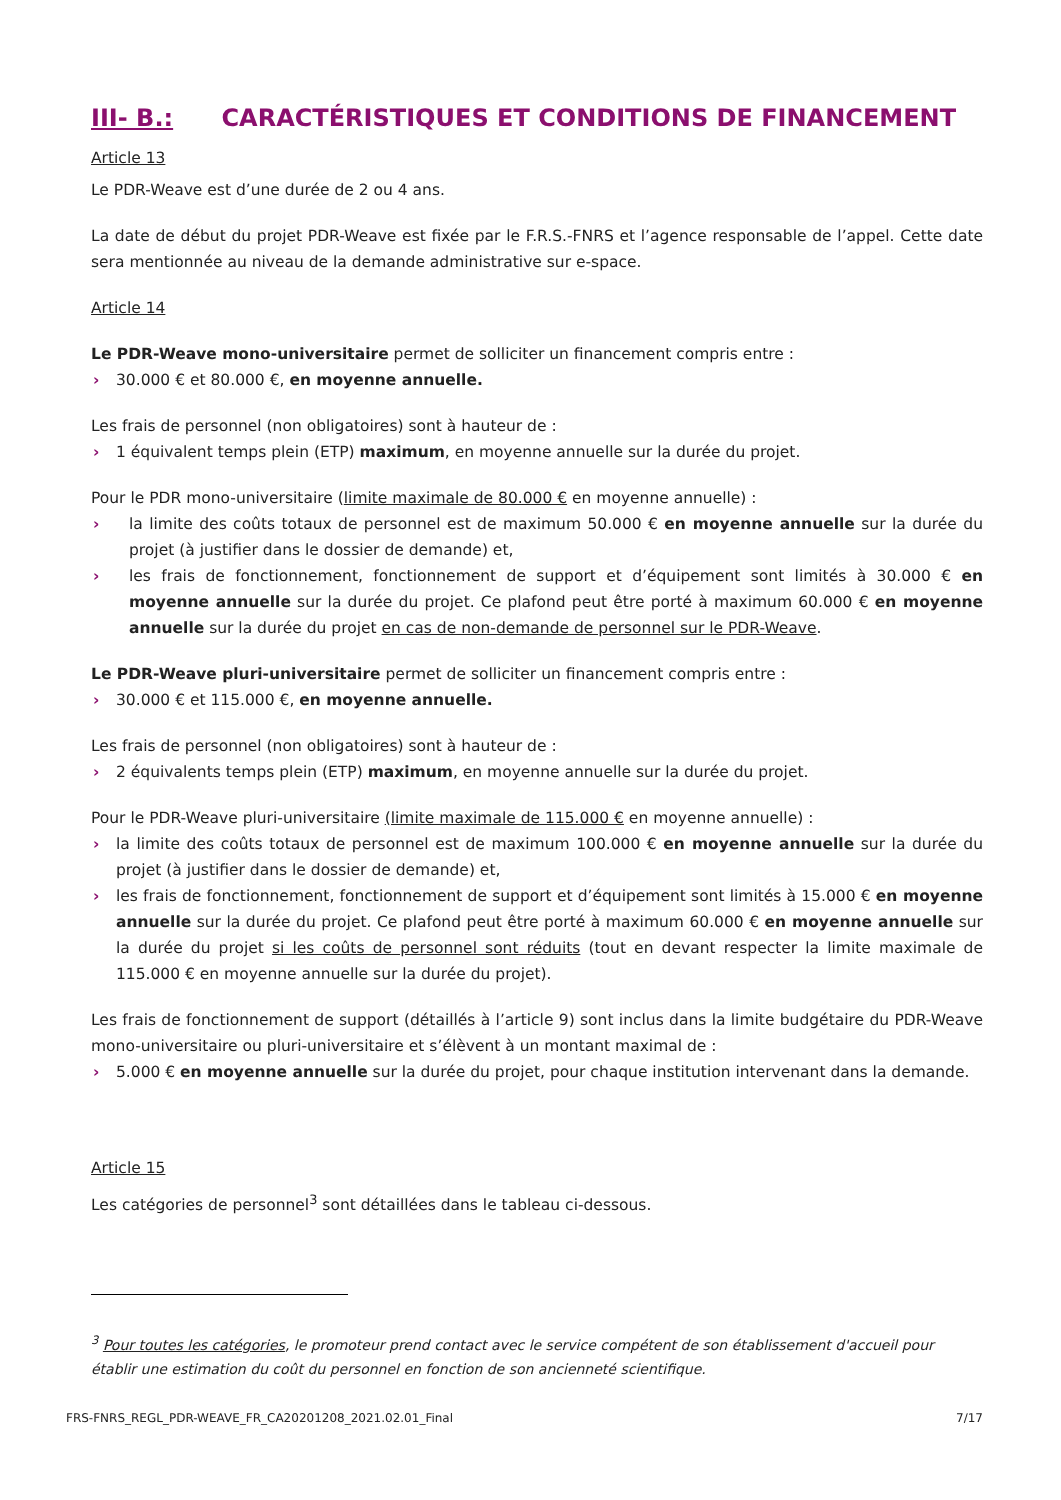III- B.: CARACTÉRISTIQUES ET CONDITIONS DE FINANCEMENT
Article 13
Le PDR-Weave est d’une durée de 2 ou 4 ans.
La date de début du projet PDR-Weave est fixée par le F.R.S.-FNRS et l’agence responsable de l’appel. Cette date sera mentionnée au niveau de la demande administrative sur e-space.
Article 14
Le PDR-Weave mono-universitaire permet de solliciter un financement compris entre :
› 30.000 € et 80.000 €, en moyenne annuelle.
Les frais de personnel (non obligatoires) sont à hauteur de :
› 1 équivalent temps plein (ETP) maximum, en moyenne annuelle sur la durée du projet.
Pour le PDR mono-universitaire (limite maximale de 80.000 € en moyenne annuelle) :
› la limite des coûts totaux de personnel est de maximum 50.000 € en moyenne annuelle sur la durée du projet (à justifier dans le dossier de demande) et,
› les frais de fonctionnement, fonctionnement de support et d’équipement sont limités à 30.000 € en moyenne annuelle sur la durée du projet. Ce plafond peut être porté à maximum 60.000 € en moyenne annuelle sur la durée du projet en cas de non-demande de personnel sur le PDR-Weave.
Le PDR-Weave pluri-universitaire permet de solliciter un financement compris entre :
› 30.000 € et 115.000 €, en moyenne annuelle.
Les frais de personnel (non obligatoires) sont à hauteur de :
› 2 équivalents temps plein (ETP) maximum, en moyenne annuelle sur la durée du projet.
Pour le PDR-Weave pluri-universitaire (limite maximale de 115.000 € en moyenne annuelle) :
› la limite des coûts totaux de personnel est de maximum 100.000 € en moyenne annuelle sur la durée du projet (à justifier dans le dossier de demande) et,
› les frais de fonctionnement, fonctionnement de support et d’équipement sont limités à 15.000 € en moyenne annuelle sur la durée du projet. Ce plafond peut être porté à maximum 60.000 € en moyenne annuelle sur la durée du projet si les coûts de personnel sont réduits (tout en devant respecter la limite maximale de 115.000 € en moyenne annuelle sur la durée du projet).
Les frais de fonctionnement de support (détaillés à l’article 9) sont inclus dans la limite budgétaire du PDR-Weave mono-universitaire ou pluri-universitaire et s’élèvent à un montant maximal de :
› 5.000 € en moyenne annuelle sur la durée du projet, pour chaque institution intervenant dans la demande.
Article 15
Les catégories de personnel<sup>3</sup> sont détaillées dans le tableau ci-dessous.
<sup>3</sup> Pour toutes les catégories, le promoteur prend contact avec le service compétent de son établissement d'accueil pour établir une estimation du coût du personnel en fonction de son ancienneté scientifique.
FRS-FNRS_REGL_PDR-WEAVE_FR_CA20201208_2021.02.01_Final 7/17